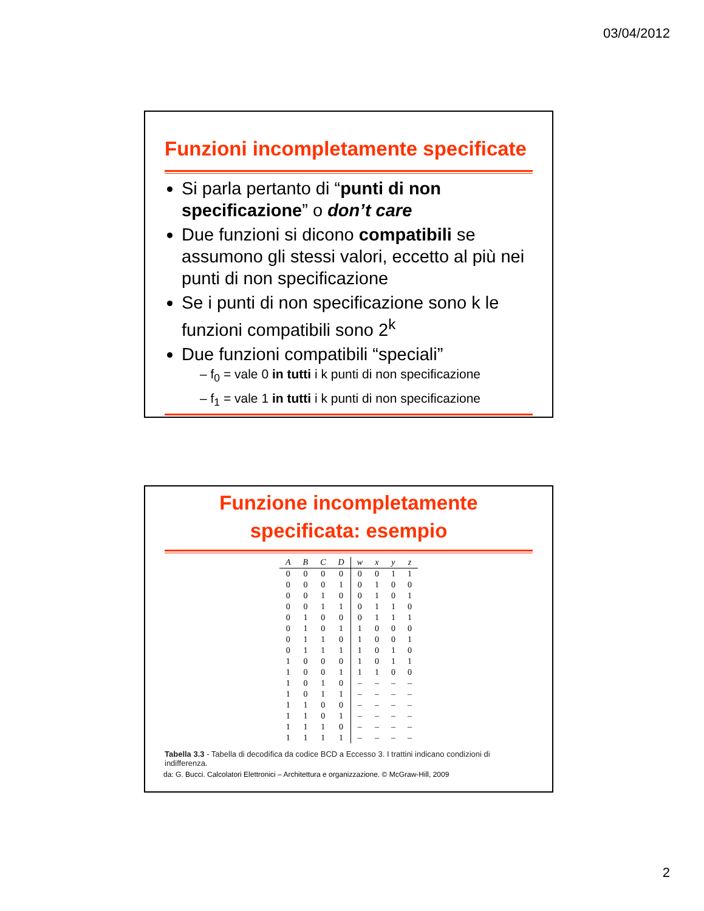03/04/2012
Funzioni incompletamente specificate
Si parla pertanto di “punti di non specificazione” o don’t care
Due funzioni si dicono compatibili se assumono gli stessi valori, eccetto al più nei punti di non specificazione
Se i punti di non specificazione sono k le funzioni compatibili sono 2<sup>k</sup>
Due funzioni compatibili “speciali”
– f<sub>0</sub> = vale 0 in tutti i k punti di non specificazione
– f<sub>1</sub> = vale 1 in tutti i k punti di non specificazione
Funzione incompletamente
specificata: esempio
| A | B | C | D | w | x | y | z |
| --- | --- | --- | --- | --- | --- | --- | --- |
| 0 | 0 | 0 | 0 | 0 | 0 | 1 | 1 |
| 0 | 0 | 0 | 1 | 0 | 1 | 0 | 0 |
| 0 | 0 | 1 | 0 | 0 | 1 | 0 | 1 |
| 0 | 0 | 1 | 1 | 0 | 1 | 1 | 0 |
| 0 | 1 | 0 | 0 | 0 | 1 | 1 | 1 |
| 0 | 1 | 0 | 1 | 1 | 0 | 0 | 0 |
| 0 | 1 | 1 | 0 | 1 | 0 | 0 | 1 |
| 0 | 1 | 1 | 1 | 1 | 0 | 1 | 0 |
| 1 | 0 | 0 | 0 | 1 | 0 | 1 | 1 |
| 1 | 0 | 0 | 1 | 1 | 1 | 0 | 0 |
| 1 | 0 | 1 | 0 | – | – | – | – |
| 1 | 0 | 1 | 1 | – | – | – | – |
| 1 | 1 | 0 | 0 | – | – | – | – |
| 1 | 1 | 0 | 1 | – | – | – | – |
| 1 | 1 | 1 | 0 | – | – | – | – |
| 1 | 1 | 1 | 1 | – | – | – | – |
Tabella 3.3 - Tabella di decodifica da codice BCD a Eccesso 3. I trattini indicano condizioni di indifferenza.
da: G. Bucci. Calcolatori Elettronici – Architettura e organizzazione. © McGraw-Hill, 2009
2